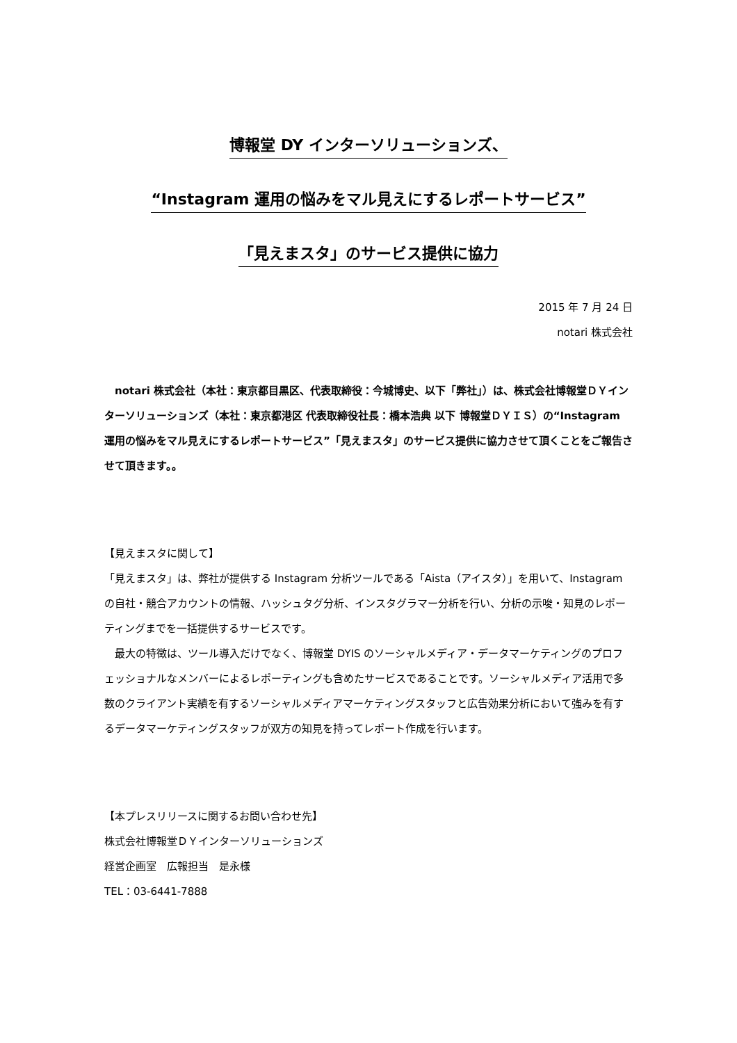博報堂 DY インターソリューションズ、
“Instagram 運用の悩みをマル見えにするレポートサービス”
「見えまスタ」のサービス提供に協力
2015 年 7 月 24 日
notari 株式会社
　notari 株式会社（本社：東京都目黒区、代表取締役：今城博史、以下「弊社」）は、株式会社博報堂ＤＹインターソリューションズ（本社：東京都港区 代表取締役社長：橋本浩典 以下 博報堂ＤＹＩＳ）の“Instagram 運用の悩みをマル見えにするレポートサービス”「見えまスタ」のサービス提供に協力させて頂くことをご報告させて頂きます。。
【見えまスタに関して】
「見えまスタ」は、弊社が提供する Instagram 分析ツールである「Aista（アイスタ）」を用いて、Instagram の自社・競合アカウントの情報、ハッシュタグ分析、インスタグラマー分析を行い、分析の示唆・知見のレポーティングまでを一括提供するサービスです。
　最大の特徴は、ツール導入だけでなく、博報堂 DYIS のソーシャルメディア・データマーケティングのプロフェッショナルなメンバーによるレポーティングも含めたサービスであることです。ソーシャルメディア活用で多数のクライアント実績を有するソーシャルメディアマーケティングスタッフと広告効果分析において強みを有するデータマーケティングスタッフが双方の知見を持ってレポート作成を行います。
【本プレスリリースに関するお問い合わせ先】
株式会社博報堂ＤＹインターソリューションズ
経営企画室　広報担当　是永様
TEL：03-6441-7888